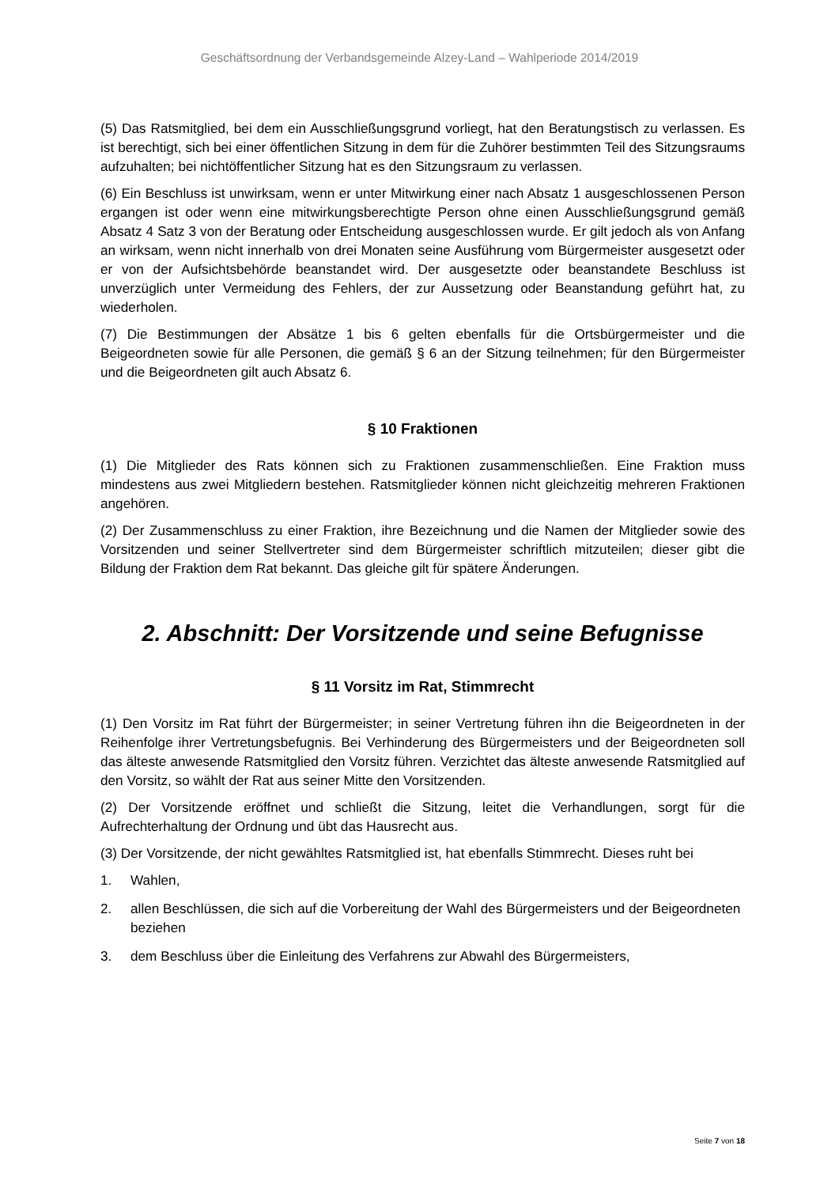Geschäftsordnung der Verbandsgemeinde Alzey-Land – Wahlperiode 2014/2019
(5) Das Ratsmitglied, bei dem ein Ausschließungsgrund vorliegt, hat den Beratungstisch zu verlassen. Es ist berechtigt, sich bei einer öffentlichen Sitzung in dem für die Zuhörer bestimmten Teil des Sitzungsraums aufzuhalten; bei nichtöffentlicher Sitzung hat es den Sitzungsraum zu verlassen.
(6) Ein Beschluss ist unwirksam, wenn er unter Mitwirkung einer nach Absatz 1 ausgeschlossenen Person ergangen ist oder wenn eine mitwirkungsberechtigte Person ohne einen Ausschließungsgrund gemäß Absatz 4 Satz 3 von der Beratung oder Entscheidung ausgeschlossen wurde. Er gilt jedoch als von Anfang an wirksam, wenn nicht innerhalb von drei Monaten seine Ausführung vom Bürgermeister ausgesetzt oder er von der Aufsichtsbehörde beanstandet wird. Der ausgesetzte oder beanstandete Beschluss ist unverzüglich unter Vermeidung des Fehlers, der zur Aussetzung oder Beanstandung geführt hat, zu wiederholen.
(7) Die Bestimmungen der Absätze 1 bis 6 gelten ebenfalls für die Ortsbürgermeister und die Beigeordneten sowie für alle Personen, die gemäß § 6 an der Sitzung teilnehmen; für den Bürgermeister und die Beigeordneten gilt auch Absatz 6.
§ 10 Fraktionen
(1) Die Mitglieder des Rats können sich zu Fraktionen zusammenschließen. Eine Fraktion muss mindestens aus zwei Mitgliedern bestehen. Ratsmitglieder können nicht gleichzeitig mehreren Fraktionen angehören.
(2) Der Zusammenschluss zu einer Fraktion, ihre Bezeichnung und die Namen der Mitglieder sowie des Vorsitzenden und seiner Stellvertreter sind dem Bürgermeister schriftlich mitzuteilen; dieser gibt die Bildung der Fraktion dem Rat bekannt. Das gleiche gilt für spätere Änderungen.
2. Abschnitt: Der Vorsitzende und seine Befugnisse
§ 11 Vorsitz im Rat, Stimmrecht
(1) Den Vorsitz im Rat führt der Bürgermeister; in seiner Vertretung führen ihn die Beigeordneten in der Reihenfolge ihrer Vertretungsbefugnis. Bei Verhinderung des Bürgermeisters und der Beigeordneten soll das älteste anwesende Ratsmitglied den Vorsitz führen. Verzichtet das älteste anwesende Ratsmitglied auf den Vorsitz, so wählt der Rat aus seiner Mitte den Vorsitzenden.
(2) Der Vorsitzende eröffnet und schließt die Sitzung, leitet die Verhandlungen, sorgt für die Aufrechterhaltung der Ordnung und übt das Hausrecht aus.
(3) Der Vorsitzende, der nicht gewähltes Ratsmitglied ist, hat ebenfalls Stimmrecht. Dieses ruht bei
1. Wahlen,
2. allen Beschlüssen, die sich auf die Vorbereitung der Wahl des Bürgermeisters und der Beigeordneten beziehen
3. dem Beschluss über die Einleitung des Verfahrens zur Abwahl des Bürgermeisters,
Seite 7 von 18